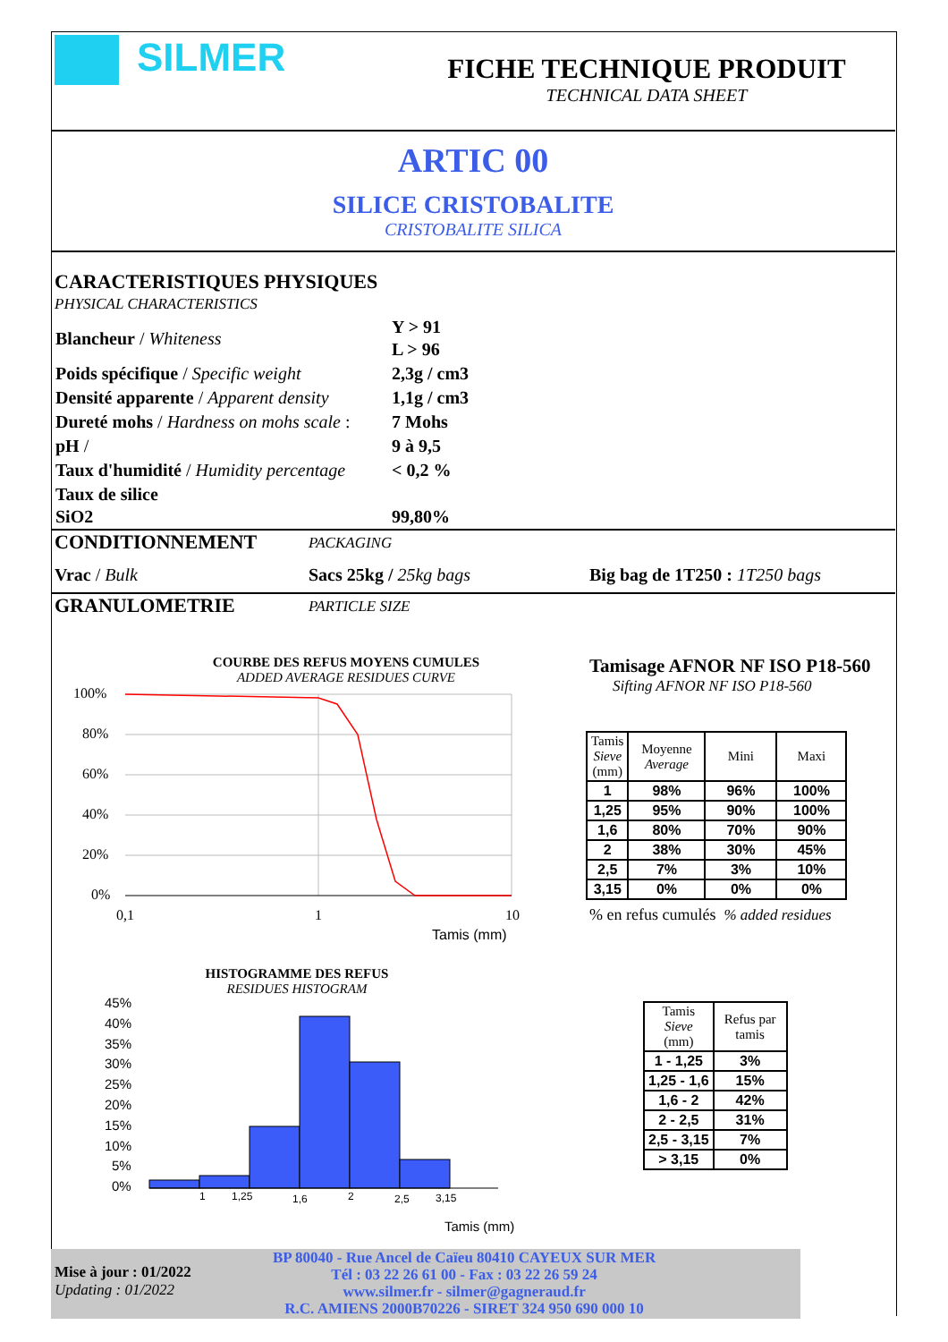SILMER
FICHE TECHNIQUE PRODUIT
TECHNICAL DATA SHEET
ARTIC 00
SILICE CRISTOBALITE
CRISTOBALITE SILICA
CARACTERISTIQUES PHYSIQUES
PHYSICAL CHARACTERISTICS
| Blancheur / Whiteness | Y > 91 L > 96 |
| Poids spécifique / Specific weight | 2,3g / cm3 |
| Densité apparente / Apparent density | 1,1g / cm3 |
| Dureté mohs / Hardness on mohs scale : | 7 Mohs |
| pH / | 9 à 9,5 |
| Taux d'humidité / Humidity percentage | < 0,2 % |
| Taux de silice SiO2 | 99,80% |
CONDITIONNEMENT PACKAGING
Vrac / Bulk Sacs 25kg / 25kg bags Big bag de 1T250 : 1T250 bags
GRANULOMETRIE PARTICLE SIZE
COURBE DES REFUS MOYENS CUMULES
ADDED AVERAGE RESIDUES CURVE
100%
80%
60%
40%
20%
0%
0,1
1
10
Tamis (mm)
HISTOGRAMME DES REFUS
RESIDUES HISTOGRAM
45%
40%
35%
30%
25%
20%
15%
10%
5%
0%
1
1,25
1,6
2
2,5
3,15
Tamis (mm)
Tamisage AFNOR NF ISO P18-560
Sifting AFNOR NF ISO P18-560
| Tamis Sieve (mm) | Moyenne Average | Mini | Maxi |
| --- | --- | --- | --- |
| 1 | 98% | 96% | 100% |
| 1,25 | 95% | 90% | 100% |
| 1,6 | 80% | 70% | 90% |
| 2 | 38% | 30% | 45% |
| 2,5 | 7% | 3% | 10% |
| 3,15 | 0% | 0% | 0% |
% en refus cumulés % added residues
| Tamis Sieve (mm) | Refus par tamis |
| --- | --- |
| 1 - 1,25 | 3% |
| 1,25 - 1,6 | 15% |
| 1,6 - 2 | 42% |
| 2 - 2,5 | 31% |
| 2,5 - 3,15 | 7% |
| > 3,15 | 0% |
Mise à jour : 01/2022
Updating : 01/2022
BP 80040 - Rue Ancel de Caïeu 80410 CAYEUX SUR MER
Tél : 03 22 26 61 00 - Fax : 03 22 26 59 24
www.silmer.fr - silmer@gagneraud.fr
R.C. AMIENS 2000B70226 - SIRET 324 950 690 000 10